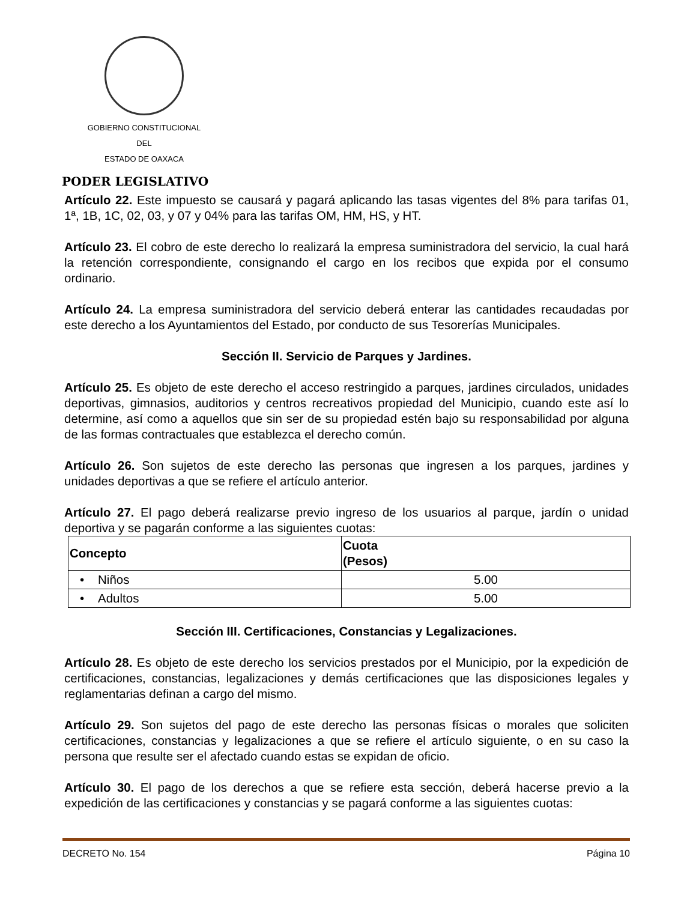GOBIERNO CONSTITUCIONAL
DEL
ESTADO DE OAXACA
PODER LEGISLATIVO
Artículo 22. Este impuesto se causará y pagará aplicando las tasas vigentes del 8% para tarifas 01, 1ª, 1B, 1C, 02, 03, y 07 y 04% para las tarifas OM, HM, HS, y HT.
Artículo 23. El cobro de este derecho lo realizará la empresa suministradora del servicio, la cual hará la retención correspondiente, consignando el cargo en los recibos que expida por el consumo ordinario.
Artículo 24. La empresa suministradora del servicio deberá enterar las cantidades recaudadas por este derecho a los Ayuntamientos del Estado, por conducto de sus Tesorerías Municipales.
Sección II. Servicio de Parques y Jardines.
Artículo 25. Es objeto de este derecho el acceso restringido a parques, jardines circulados, unidades deportivas, gimnasios, auditorios y centros recreativos propiedad del Municipio, cuando este así lo determine, así como a aquellos que sin ser de su propiedad estén bajo su responsabilidad por alguna de las formas contractuales que establezca el derecho común.
Artículo 26. Son sujetos de este derecho las personas que ingresen a los parques, jardines y unidades deportivas a que se refiere el artículo anterior.
Artículo 27. El pago deberá realizarse previo ingreso de los usuarios al parque, jardín o unidad deportiva y se pagarán conforme a las siguientes cuotas:
| Concepto | Cuota (Pesos) |
| --- | --- |
| • Niños | 5.00 |
| • Adultos | 5.00 |
Sección III. Certificaciones, Constancias y Legalizaciones.
Artículo 28. Es objeto de este derecho los servicios prestados por el Municipio, por la expedición de certificaciones, constancias, legalizaciones y demás certificaciones que las disposiciones legales y reglamentarias definan a cargo del mismo.
Artículo 29. Son sujetos del pago de este derecho las personas físicas o morales que soliciten certificaciones, constancias y legalizaciones a que se refiere el artículo siguiente, o en su caso la persona que resulte ser el afectado cuando estas se expidan de oficio.
Artículo 30. El pago de los derechos a que se refiere esta sección, deberá hacerse previo a la expedición de las certificaciones y constancias y se pagará conforme a las siguientes cuotas:
DECRETO No. 154 Página 10